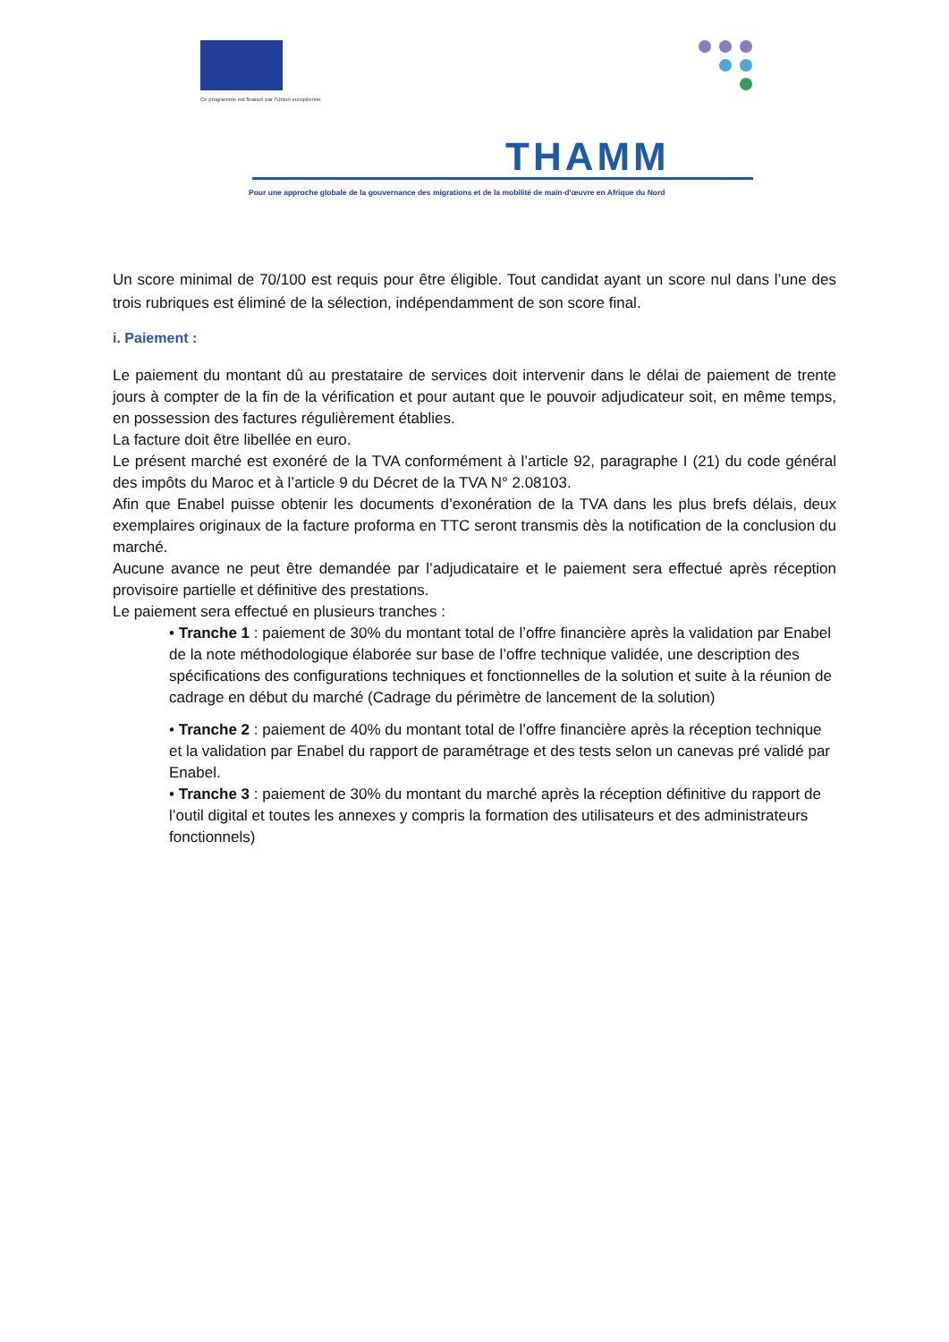Ce programme est financé par l'Union européenne
THAMM
Pour une approche globale de la gouvernance des migrations et de la mobilité de main-d'œuvre en Afrique du Nord
Un score minimal de 70/100 est requis pour être éligible. Tout candidat ayant un score nul dans l’une des trois rubriques est éliminé de la sélection, indépendamment de son score final.
i. Paiement :
Le paiement du montant dû au prestataire de services doit intervenir dans le délai de paiement de trente jours à compter de la fin de la vérification et pour autant que le pouvoir adjudicateur soit, en même temps, en possession des factures régulièrement établies.
La facture doit être libellée en euro.
Le présent marché est exonéré de la TVA conformément à l’article 92, paragraphe I (21) du code général des impôts du Maroc et à l’article 9 du Décret de la TVA N° 2.08103.
Afin que Enabel puisse obtenir les documents d’exonération de la TVA dans les plus brefs délais, deux exemplaires originaux de la facture proforma en TTC seront transmis dès la notification de la conclusion du marché.
Aucune avance ne peut être demandée par l’adjudicataire et le paiement sera effectué après réception provisoire partielle et définitive des prestations.
Le paiement sera effectué en plusieurs tranches :
• Tranche 1 : paiement de 30% du montant total de l’offre financière après la validation par Enabel de la note méthodologique élaborée sur base de l’offre technique validée, une description des spécifications des configurations techniques et fonctionnelles de la solution et suite à la réunion de cadrage en début du marché (Cadrage du périmètre de lancement de la solution)
• Tranche 2 : paiement de 40% du montant total de l’offre financière après la réception technique et la validation par Enabel du rapport de paramétrage et des tests selon un canevas pré validé par Enabel.
• Tranche 3 : paiement de 30% du montant du marché après la réception définitive du rapport de l’outil digital et toutes les annexes y compris la formation des utilisateurs et des administrateurs fonctionnels)